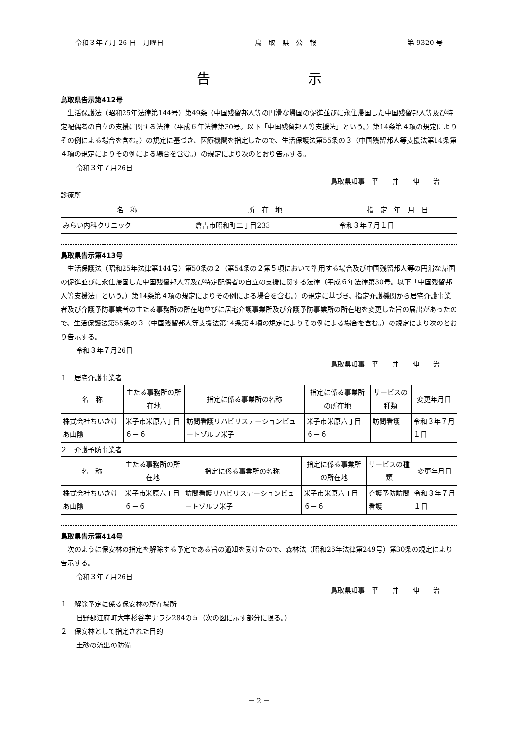令和３年７月 26 日　月曜日 鳥　取　県　公　報 第 9320 号
告示
鳥取県告示第412号
生活保護法（昭和25年法律第144号）第49条（中国残留邦人等の円滑な帰国の促進並びに永住帰国した中国残留邦人等及び特定配偶者の自立の支援に関する法律（平成６年法律第30号。以下「中国残留邦人等支援法」という。）第14条第４項の規定によりその例による場合を含む。）の規定に基づき、医療機関を指定したので、生活保護法第55条の３（中国残留邦人等支援法第14条第４項の規定によりその例による場合を含む。）の規定により次のとおり告示する。
令和３年７月26日
鳥取県知事　平　　井　　伸　　治
診療所
| 名 称 | 所 在 地 | 指 定 年 月 日 |
| --- | --- | --- |
| みらい内科クリニック | 倉吉市昭和町二丁目233 | 令和３年７月１日 |
鳥取県告示第413号
生活保護法（昭和25年法律第144号）第50条の２（第54条の２第５項において準用する場合及び中国残留邦人等の円滑な帰国の促進並びに永住帰国した中国残留邦人等及び特定配偶者の自立の支援に関する法律（平成６年法律第30号。以下「中国残留邦人等支援法」という。）第14条第４項の規定によりその例による場合を含む。）の規定に基づき、指定介護機関から居宅介護事業者及び介護予防事業者の主たる事務所の所在地並びに居宅介護事業所及び介護予防事業所の所在地を変更した旨の届出があったので、生活保護法第55条の３（中国残留邦人等支援法第14条第４項の規定によりその例による場合を含む。）の規定により次のとおり告示する。
令和３年７月26日
鳥取県知事　平　　井　　伸　　治
１　居宅介護事業者
| 名 称 | 主たる事務所の所在地 | 指定に係る事業所の名称 | 指定に係る事業所の所在地 | サービスの種類 | 変更年月日 |
| --- | --- | --- | --- | --- | --- |
| 株式会社ちいきけあ山陰 | 米子市米原六丁目６－６ | 訪問看護リハビリステーションビュートゾルフ米子 | 米子市米原六丁目６－６ | 訪問看護 | 令和３年７月１日 |
２　介護予防事業者
| 名 称 | 主たる事務所の所在地 | 指定に係る事業所の名称 | 指定に係る事業所の所在地 | サービスの種類 | 変更年月日 |
| --- | --- | --- | --- | --- | --- |
| 株式会社ちいきけあ山陰 | 米子市米原六丁目６－６ | 訪問看護リハビリステーションビュートゾルフ米子 | 米子市米原六丁目６－６ | 介護予防訪問看護 | 令和３年７月１日 |
鳥取県告示第414号
次のように保安林の指定を解除する予定である旨の通知を受けたので、森林法（昭和26年法律第249号）第30条の規定により告示する。
令和３年７月26日
鳥取県知事　平　　井　　伸　　治
１　解除予定に係る保安林の所在場所
日野郡江府町大字杉谷字ナラシ284の５（次の図に示す部分に限る。）
２　保安林として指定された目的
土砂の流出の防備
－ 2 －